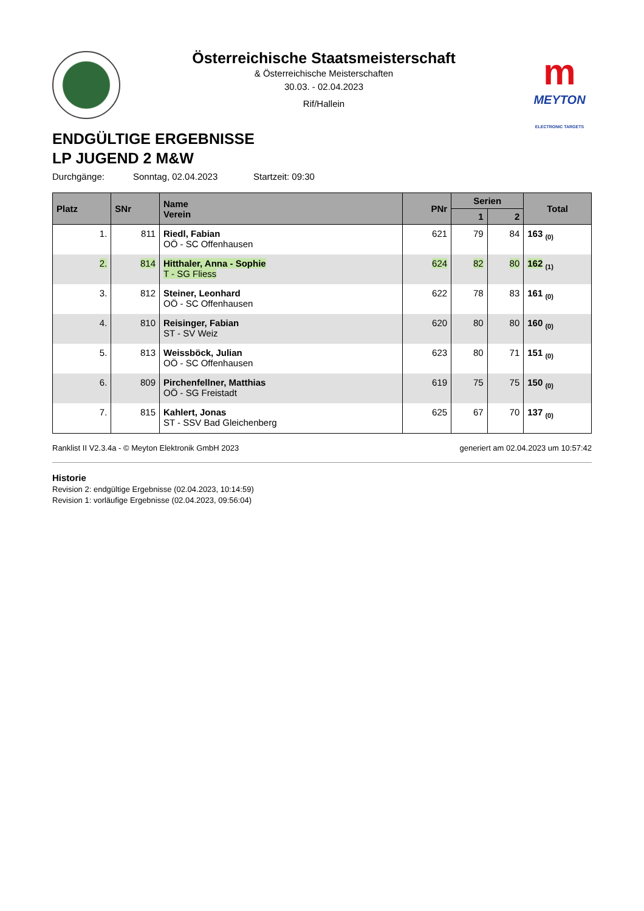Österreichische Staatsmeisterschaft
& Österreichische Meisterschaften
30.03. - 02.04.2023
Rif/Hallein
m
MEYTON
ELECTRONIC TARGETS
ENDGÜLTIGE ERGEBNISSE
LP JUGEND 2 M&W
Durchgänge: Sonntag, 02.04.2023 Startzeit: 09:30
| Platz | SNr | Name Verein | PNr | Serien | | Total |
| --- | --- | --- | --- | --- | --- | --- |
| | | | | 1 | 2 | |
| 1. | 811 | Riedl, Fabian OÖ - SC Offenhausen | 621 | 79 | 84 | 163 <sub>(0)</sub> |
| 2. | 814 | Hitthaler, Anna - Sophie T - SG Fliess | 624 | 82 | 80 | 162 <sub>(1)</sub> |
| 3. | 812 | Steiner, Leonhard OÖ - SC Offenhausen | 622 | 78 | 83 | 161 <sub>(0)</sub> |
| 4. | 810 | Reisinger, Fabian ST - SV Weiz | 620 | 80 | 80 | 160 <sub>(0)</sub> |
| 5. | 813 | Weissböck, Julian OÖ - SC Offenhausen | 623 | 80 | 71 | 151 <sub>(0)</sub> |
| 6. | 809 | Pirchenfellner, Matthias OÖ - SG Freistadt | 619 | 75 | 75 | 150 <sub>(0)</sub> |
| 7. | 815 | Kahlert, Jonas ST - SSV Bad Gleichenberg | 625 | 67 | 70 | 137 <sub>(0)</sub> |
Ranklist II V2.3.4a - © Meyton Elektronik GmbH 2023 generiert am 02.04.2023 um 10:57:42
Historie
Revision 2: endgültige Ergebnisse (02.04.2023, 10:14:59)
Revision 1: vorläufige Ergebnisse (02.04.2023, 09:56:04)